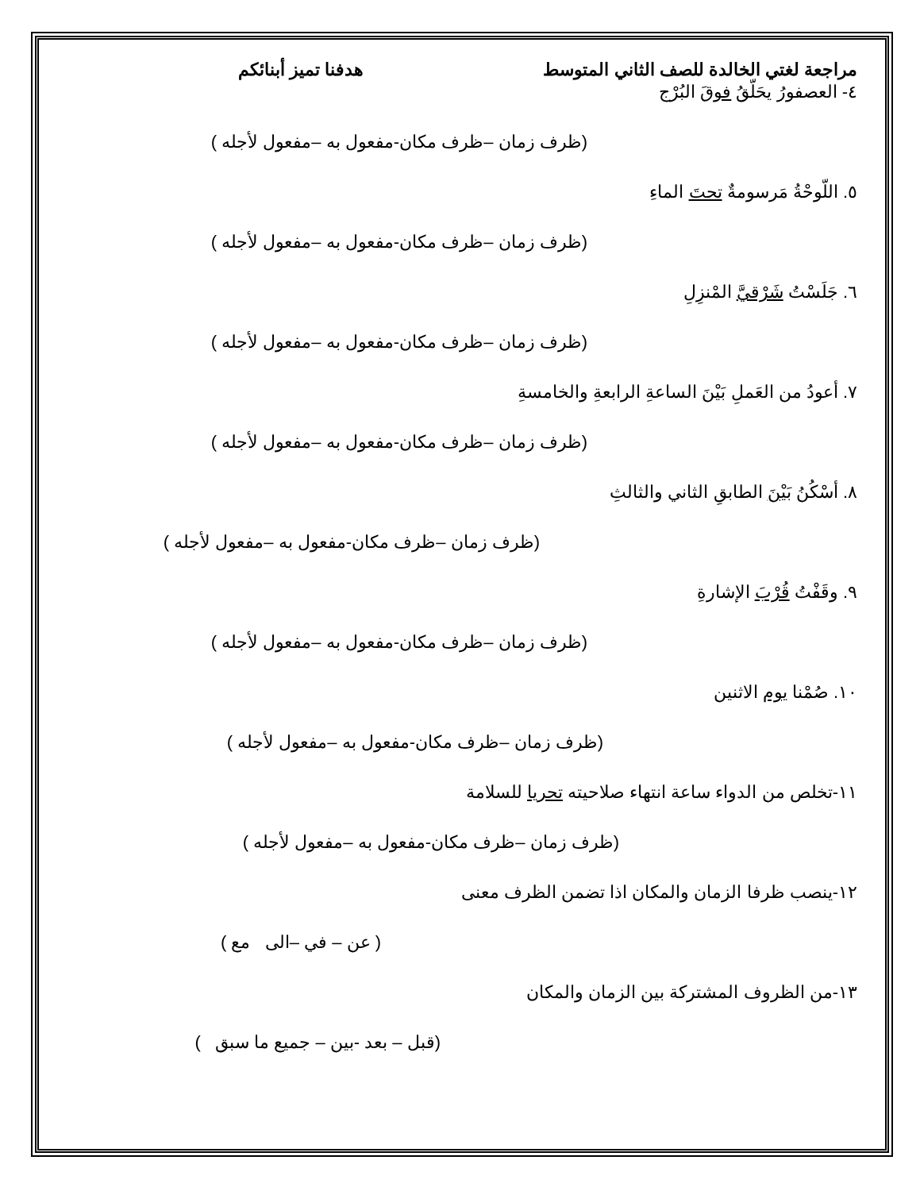مراجعة لغتي الخالدة للصف الثاني المتوسط هدفنا تميز أبنائكم
٤- العصفورُ يحَلّقُ فوقَ البُرْج
(ظرف زمان –ظرف مكان-مفعول به –مفعول لأجله )
٥. اللّوحْةُ مَرسومةٌ تحتَ الماءِ
(ظرف زمان –ظرف مكان-مفعول به –مفعول لأجله )
٦. جَلَسْتُ شَرْقيَّ المْنزِلِ
(ظرف زمان –ظرف مكان-مفعول به –مفعول لأجله )
٧. أعودُ من العَملِ بَيْنَ الساعةِ الرابعةِ والخامسةِ
(ظرف زمان –ظرف مكان-مفعول به –مفعول لأجله )
٨. أسْكُنُ بَيْنَ الطابقِ الثاني والثالثِ
(ظرف زمان –ظرف مكان-مفعول به –مفعول لأجله )
٩. وقَفْتُ قُرْبَ الإشارةِ
(ظرف زمان –ظرف مكان-مفعول به –مفعول لأجله )
١٠. صُمْنا يوم الاثنين
(ظرف زمان –ظرف مكان-مفعول به –مفعول لأجله )
١١-تخلص من الدواء ساعة انتهاء صلاحيته تحريا للسلامة
(ظرف زمان –ظرف مكان-مفعول به –مفعول لأجله )
١٢-ينصب ظرفا الزمان والمكان اذا تضمن الظرف معنى
( عن – في –الى مع )
١٣-من الظروف المشتركة بين الزمان والمكان
(قبل – بعد -بين – جميع ما سبق )